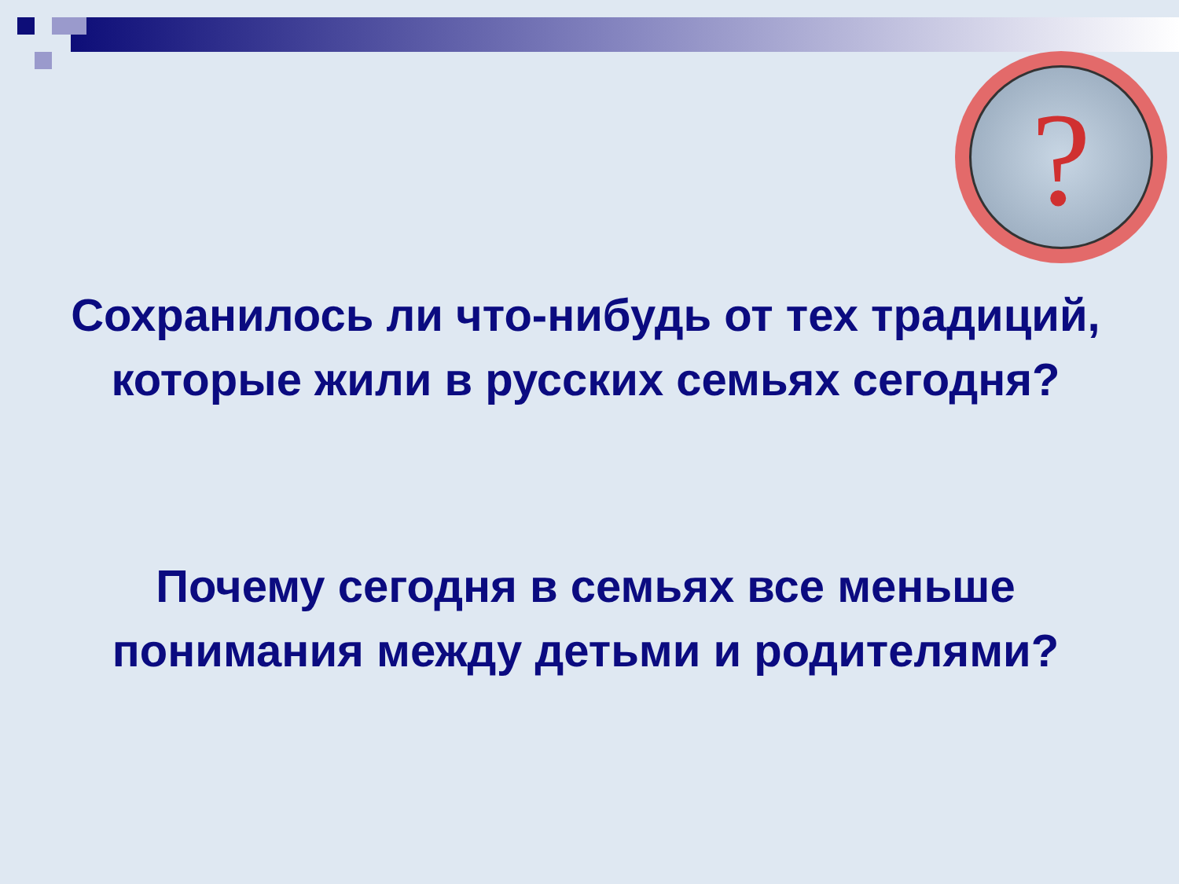?
Сохранилось ли что-нибудь от тех традиций, которые жили в русских семьях сегодня?
Почему сегодня в семьях все меньше понимания между детьми и родителями?